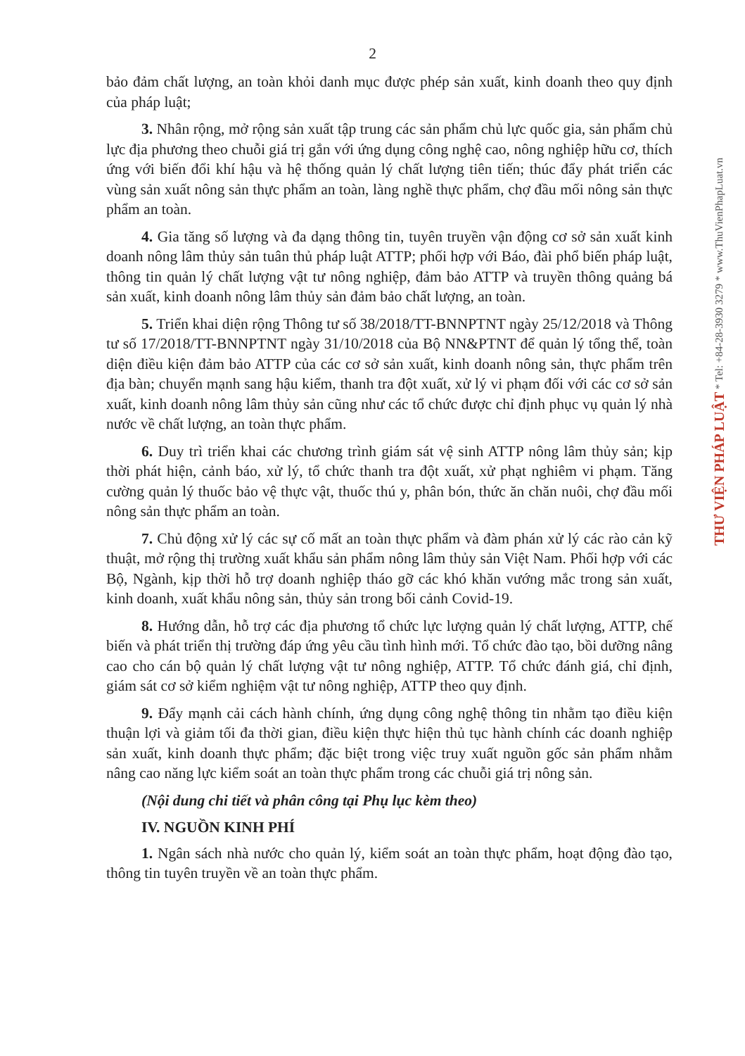2
bảo đảm chất lượng, an toàn khỏi danh mục được phép sản xuất, kinh doanh theo quy định của pháp luật;
3. Nhân rộng, mở rộng sản xuất tập trung các sản phẩm chủ lực quốc gia, sản phẩm chủ lực địa phương theo chuỗi giá trị gắn với ứng dụng công nghệ cao, nông nghiệp hữu cơ, thích ứng với biến đổi khí hậu và hệ thống quản lý chất lượng tiên tiến; thúc đẩy phát triển các vùng sản xuất nông sản thực phẩm an toàn, làng nghề thực phẩm, chợ đầu mối nông sản thực phẩm an toàn.
4. Gia tăng số lượng và đa dạng thông tin, tuyên truyền vận động cơ sở sản xuất kinh doanh nông lâm thủy sản tuân thủ pháp luật ATTP; phối hợp với Báo, đài phổ biến pháp luật, thông tin quản lý chất lượng vật tư nông nghiệp, đảm bảo ATTP và truyền thông quảng bá sản xuất, kinh doanh nông lâm thủy sản đảm bảo chất lượng, an toàn.
5. Triển khai diện rộng Thông tư số 38/2018/TT-BNNPTNT ngày 25/12/2018 và Thông tư số 17/2018/TT-BNNPTNT ngày 31/10/2018 của Bộ NN&PTNT để quản lý tổng thể, toàn diện điều kiện đảm bảo ATTP của các cơ sở sản xuất, kinh doanh nông sản, thực phẩm trên địa bàn; chuyển mạnh sang hậu kiểm, thanh tra đột xuất, xử lý vi phạm đối với các cơ sở sản xuất, kinh doanh nông lâm thủy sản cũng như các tổ chức được chỉ định phục vụ quản lý nhà nước về chất lượng, an toàn thực phẩm.
6. Duy trì triển khai các chương trình giám sát vệ sinh ATTP nông lâm thủy sản; kịp thời phát hiện, cảnh báo, xử lý, tổ chức thanh tra đột xuất, xử phạt nghiêm vi phạm. Tăng cường quản lý thuốc bảo vệ thực vật, thuốc thú y, phân bón, thức ăn chăn nuôi, chợ đầu mối nông sản thực phẩm an toàn.
7. Chủ động xử lý các sự cố mất an toàn thực phẩm và đàm phán xử lý các rào cản kỹ thuật, mở rộng thị trường xuất khẩu sản phẩm nông lâm thủy sản Việt Nam. Phối hợp với các Bộ, Ngành, kịp thời hỗ trợ doanh nghiệp tháo gỡ các khó khăn vướng mắc trong sản xuất, kinh doanh, xuất khẩu nông sản, thủy sản trong bối cảnh Covid-19.
8. Hướng dẫn, hỗ trợ các địa phương tổ chức lực lượng quản lý chất lượng, ATTP, chế biến và phát triển thị trường đáp ứng yêu cầu tình hình mới. Tổ chức đào tạo, bồi dưỡng nâng cao cho cán bộ quản lý chất lượng vật tư nông nghiệp, ATTP. Tổ chức đánh giá, chỉ định, giám sát cơ sở kiểm nghiệm vật tư nông nghiệp, ATTP theo quy định.
9. Đẩy mạnh cải cách hành chính, ứng dụng công nghệ thông tin nhằm tạo điều kiện thuận lợi và giảm tối đa thời gian, điều kiện thực hiện thủ tục hành chính các doanh nghiệp sản xuất, kinh doanh thực phẩm; đặc biệt trong việc truy xuất nguồn gốc sản phẩm nhằm nâng cao năng lực kiểm soát an toàn thực phẩm trong các chuỗi giá trị nông sản.
(Nội dung chi tiết và phân công tại Phụ lục kèm theo)
IV. NGUỒN KINH PHÍ
1. Ngân sách nhà nước cho quản lý, kiểm soát an toàn thực phẩm, hoạt động đào tạo, thông tin tuyên truyền về an toàn thực phẩm.
THƯ VIỆN PHÁP LUẬT * Tel: +84-28-3930 3279 * www.ThuVienPhapLuat.vn